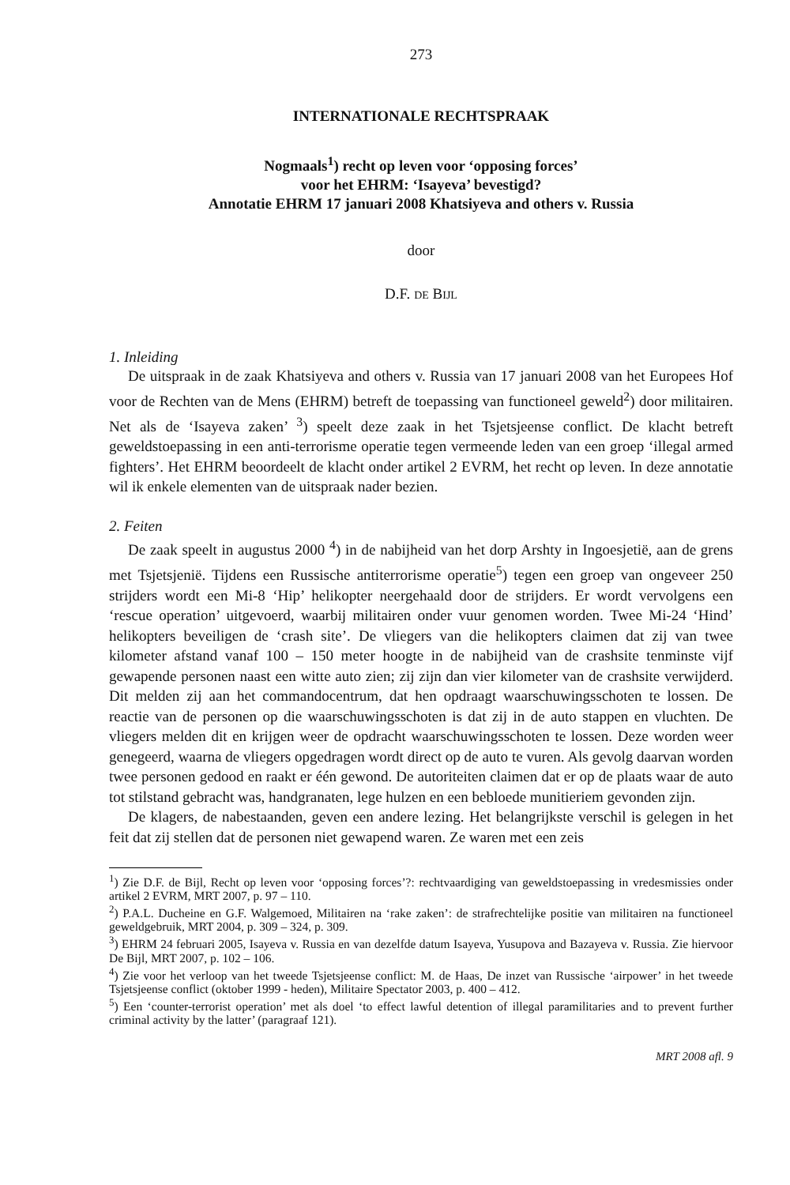273
INTERNATIONALE RECHTSPRAAK
Nogmaals<sup>1</sup>) recht op leven voor ‘opposing forces’
voor het EHRM: ‘Isayeva’ bevestigd?
Annotatie EHRM 17 januari 2008 Khatsiyeva and others v. Russia
door
D.F. DE BIJL
1. Inleiding
De uitspraak in de zaak Khatsiyeva and others v. Russia van 17 januari 2008 van het Europees Hof voor de Rechten van de Mens (EHRM) betreft de toepassing van functioneel geweld<sup>2</sup>) door militairen. Net als de ‘Isayeva zaken’ <sup>3</sup>) speelt deze zaak in het Tsjetsjeense conflict. De klacht betreft geweldstoepassing in een anti-terrorisme operatie tegen vermeende leden van een groep ‘illegal armed fighters’. Het EHRM beoordeelt de klacht onder artikel 2 EVRM, het recht op leven. In deze annotatie wil ik enkele elementen van de uitspraak nader bezien.
2. Feiten
De zaak speelt in augustus 2000 <sup>4</sup>) in de nabijheid van het dorp Arshty in Ingoesjetië, aan de grens met Tsjetsjenië. Tijdens een Russische antiterrorisme operatie<sup>5</sup>) tegen een groep van ongeveer 250 strijders wordt een Mi-8 ‘Hip’ helikopter neergehaald door de strijders. Er wordt vervolgens een ‘rescue operation’ uitgevoerd, waarbij militairen onder vuur genomen worden. Twee Mi-24 ‘Hind’ helikopters beveiligen de ‘crash site’. De vliegers van die helikopters claimen dat zij van twee kilometer afstand vanaf 100 – 150 meter hoogte in de nabijheid van de crashsite tenminste vijf gewapende personen naast een witte auto zien; zij zijn dan vier kilometer van de crashsite verwijderd. Dit melden zij aan het commandocentrum, dat hen opdraagt waarschuwingsschoten te lossen. De reactie van de personen op die waarschuwingsschoten is dat zij in de auto stappen en vluchten. De vliegers melden dit en krijgen weer de opdracht waarschuwingsschoten te lossen. Deze worden weer genegeerd, waarna de vliegers opgedragen wordt direct op de auto te vuren. Als gevolg daarvan worden twee personen gedood en raakt er één gewond. De autoriteiten claimen dat er op de plaats waar de auto tot stilstand gebracht was, handgranaten, lege hulzen en een bebloede munitieriem gevonden zijn.
De klagers, de nabestaanden, geven een andere lezing. Het belangrijkste verschil is gelegen in het feit dat zij stellen dat de personen niet gewapend waren. Ze waren met een zeis
<sup>1</sup>) Zie D.F. de Bijl, Recht op leven voor ‘opposing forces’?: rechtvaardiging van geweldstoepassing in vredesmissies onder artikel 2 EVRM, MRT 2007, p. 97 – 110.
<sup>2</sup>) P.A.L. Ducheine en G.F. Walgemoed, Militairen na ‘rake zaken’: de strafrechtelijke positie van militairen na functioneel geweldgebruik, MRT 2004, p. 309 – 324, p. 309.
<sup>3</sup>) EHRM 24 februari 2005, Isayeva v. Russia en van dezelfde datum Isayeva, Yusupova and Bazayeva v. Russia. Zie hiervoor De Bijl, MRT 2007, p. 102 – 106.
<sup>4</sup>) Zie voor het verloop van het tweede Tsjetsjeense conflict: M. de Haas, De inzet van Russische ‘airpower’ in het tweede Tsjetsjeense conflict (oktober 1999 - heden), Militaire Spectator 2003, p. 400 – 412.
<sup>5</sup>) Een ‘counter-terrorist operation’ met als doel ‘to effect lawful detention of illegal paramilitaries and to prevent further criminal activity by the latter’ (paragraaf 121).
MRT 2008 afl. 9